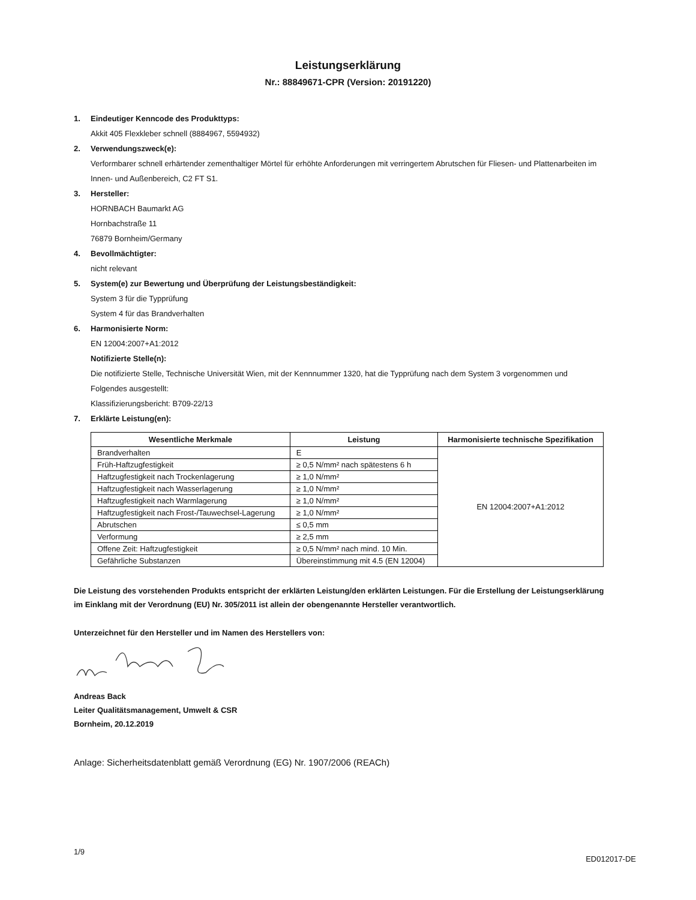Leistungserklärung
Nr.: 88849671-CPR (Version: 20191220)
1. Eindeutiger Kenncode des Produkttyps:
Akkit 405 Flexkleber schnell (8884967, 5594932)
2. Verwendungszweck(e):
Verformbarer schnell erhärtender zementhaltiger Mörtel für erhöhte Anforderungen mit verringertem Abrutschen für Fliesen- und Plattenarbeiten im Innen- und Außenbereich, C2 FT S1.
3. Hersteller:
HORNBACH Baumarkt AG
Hornbachstraße 11
76879 Bornheim/Germany
4. Bevollmächtigter:
nicht relevant
5. System(e) zur Bewertung und Überprüfung der Leistungsbeständigkeit:
System 3 für die Typprüfung
System 4 für das Brandverhalten
6. Harmonisierte Norm:
EN 12004:2007+A1:2012
Notifizierte Stelle(n):
Die notifizierte Stelle, Technische Universität Wien, mit der Kennnummer 1320, hat die Typprüfung nach dem System 3 vorgenommen und Folgendes ausgestellt:
Klassifizierungsbericht: B709-22/13
7. Erklärte Leistung(en):
| Wesentliche Merkmale | Leistung | Harmonisierte technische Spezifikation |
| --- | --- | --- |
| Brandverhalten | E | EN 12004:2007+A1:2012 |
| Früh-Haftzugfestigkeit | ≥ 0,5 N/mm² nach spätestens 6 h | |
| Haftzugfestigkeit nach Trockenlagerung | ≥ 1,0 N/mm² | |
| Haftzugfestigkeit nach Wasserlagerung | ≥ 1,0 N/mm² | |
| Haftzugfestigkeit nach Warmlagerung | ≥ 1,0 N/mm² | |
| Haftzugfestigkeit nach Frost-/Tauwechsel-Lagerung | ≥ 1,0 N/mm² | |
| Abrutschen | ≤ 0,5 mm | |
| Verformung | ≥ 2,5 mm | |
| Offene Zeit: Haftzugfestigkeit | ≥ 0,5 N/mm² nach mind. 10 Min. | |
| Gefährliche Substanzen | Übereinstimmung mit 4.5 (EN 12004) | |
Die Leistung des vorstehenden Produkts entspricht der erklärten Leistung/den erklärten Leistungen. Für die Erstellung der Leistungserklärung im Einklang mit der Verordnung (EU) Nr. 305/2011 ist allein der obengenannte Hersteller verantwortlich.
Unterzeichnet für den Hersteller und im Namen des Herstellers von:
Andreas Back
Leiter Qualitätsmanagement, Umwelt & CSR
Bornheim, 20.12.2019
Anlage: Sicherheitsdatenblatt gemäß Verordnung (EG) Nr. 1907/2006 (REACh)
1/9 ED012017-DE